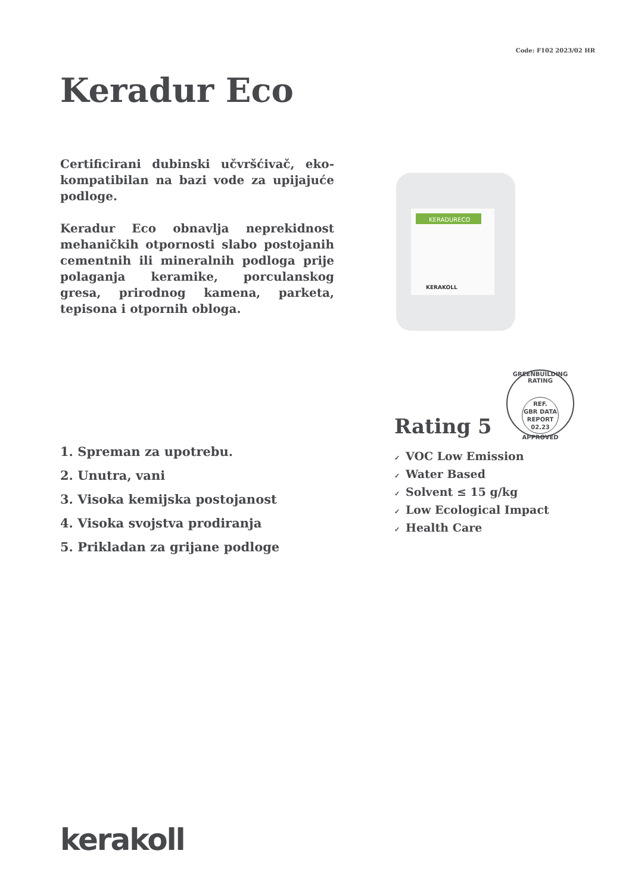Code: F102 2023/02 HR
Keradur Eco
Certificirani dubinski učvršćivač, eko-kompatibilan na bazi vode za upijajuće podloge.
Keradur Eco obnavlja neprekidnost mehaničkih otpornosti slabo postojanih cementnih ili mineralnih podloga prije polaganja keramike, porculanskog gresa, prirodnog kamena, parketa, tepisona i otpornih obloga.
KERADURECO
KERAKOLL
GREENBUILDING RATING
REF.
GBR DATA
REPORT
02.23
APPROVED
Rating 5
1. Spreman za upotrebu.
2. Unutra, vani
3. Visoka kemijska postojanost
4. Visoka svojstva prodiranja
5. Prikladan za grijane podloge
✓ VOC Low Emission
✓ Water Based
✓ Solvent ≤ 15 g/kg
✓ Low Ecological Impact
✓ Health Care
kerakoll